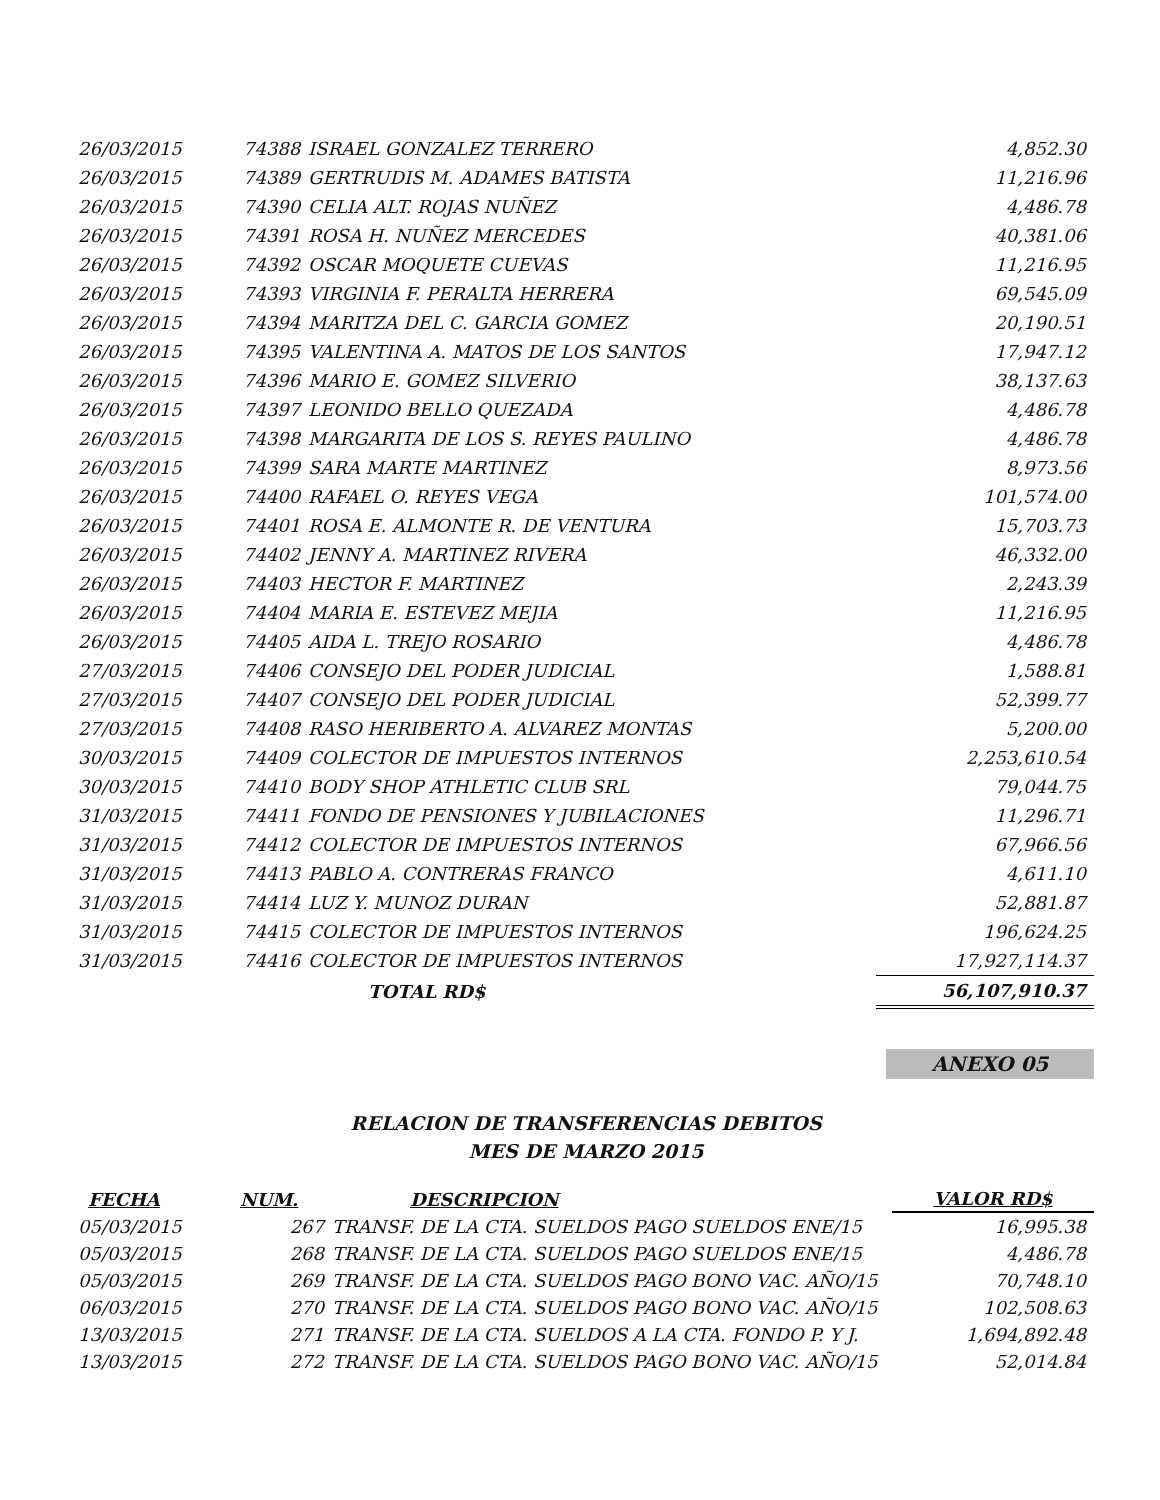| 26/03/2015 | 74388 | ISRAEL GONZALEZ TERRERO | 4,852.30 |
| 26/03/2015 | 74389 | GERTRUDIS M. ADAMES BATISTA | 11,216.96 |
| 26/03/2015 | 74390 | CELIA ALT. ROJAS NUÑEZ | 4,486.78 |
| 26/03/2015 | 74391 | ROSA H. NUÑEZ MERCEDES | 40,381.06 |
| 26/03/2015 | 74392 | OSCAR MOQUETE CUEVAS | 11,216.95 |
| 26/03/2015 | 74393 | VIRGINIA F. PERALTA HERRERA | 69,545.09 |
| 26/03/2015 | 74394 | MARITZA DEL C. GARCIA GOMEZ | 20,190.51 |
| 26/03/2015 | 74395 | VALENTINA A. MATOS DE LOS SANTOS | 17,947.12 |
| 26/03/2015 | 74396 | MARIO E. GOMEZ SILVERIO | 38,137.63 |
| 26/03/2015 | 74397 | LEONIDO BELLO QUEZADA | 4,486.78 |
| 26/03/2015 | 74398 | MARGARITA DE LOS S. REYES PAULINO | 4,486.78 |
| 26/03/2015 | 74399 | SARA MARTE MARTINEZ | 8,973.56 |
| 26/03/2015 | 74400 | RAFAEL O. REYES VEGA | 101,574.00 |
| 26/03/2015 | 74401 | ROSA E. ALMONTE R. DE VENTURA | 15,703.73 |
| 26/03/2015 | 74402 | JENNY A. MARTINEZ RIVERA | 46,332.00 |
| 26/03/2015 | 74403 | HECTOR F. MARTINEZ | 2,243.39 |
| 26/03/2015 | 74404 | MARIA E. ESTEVEZ MEJIA | 11,216.95 |
| 26/03/2015 | 74405 | AIDA L. TREJO ROSARIO | 4,486.78 |
| 27/03/2015 | 74406 | CONSEJO DEL PODER JUDICIAL | 1,588.81 |
| 27/03/2015 | 74407 | CONSEJO DEL PODER JUDICIAL | 52,399.77 |
| 27/03/2015 | 74408 | RASO HERIBERTO A. ALVAREZ MONTAS | 5,200.00 |
| 30/03/2015 | 74409 | COLECTOR DE IMPUESTOS INTERNOS | 2,253,610.54 |
| 30/03/2015 | 74410 | BODY SHOP ATHLETIC CLUB SRL | 79,044.75 |
| 31/03/2015 | 74411 | FONDO DE PENSIONES Y JUBILACIONES | 11,296.71 |
| 31/03/2015 | 74412 | COLECTOR DE IMPUESTOS INTERNOS | 67,966.56 |
| 31/03/2015 | 74413 | PABLO A. CONTRERAS FRANCO | 4,611.10 |
| 31/03/2015 | 74414 | LUZ Y. MUNOZ DURAN | 52,881.87 |
| 31/03/2015 | 74415 | COLECTOR DE IMPUESTOS INTERNOS | 196,624.25 |
| 31/03/2015 | 74416 | COLECTOR DE IMPUESTOS INTERNOS | 17,927,114.37 |
| | | TOTAL RD$ | 56,107,910.37 |
ANEXO 05
RELACION DE TRANSFERENCIAS DEBITOS
MES DE MARZO 2015
| FECHA | NUM. | DESCRIPCION | VALOR RD$ |
| --- | --- | --- | --- |
| 05/03/2015 | 267 | TRANSF. DE LA CTA. SUELDOS PAGO SUELDOS ENE/15 | 16,995.38 |
| 05/03/2015 | 268 | TRANSF. DE LA CTA. SUELDOS PAGO SUELDOS ENE/15 | 4,486.78 |
| 05/03/2015 | 269 | TRANSF. DE LA CTA. SUELDOS PAGO BONO VAC. AÑO/15 | 70,748.10 |
| 06/03/2015 | 270 | TRANSF. DE LA CTA. SUELDOS PAGO BONO VAC. AÑO/15 | 102,508.63 |
| 13/03/2015 | 271 | TRANSF. DE LA CTA. SUELDOS A LA CTA. FONDO P. Y J. | 1,694,892.48 |
| 13/03/2015 | 272 | TRANSF. DE LA CTA. SUELDOS PAGO BONO VAC. AÑO/15 | 52,014.84 |